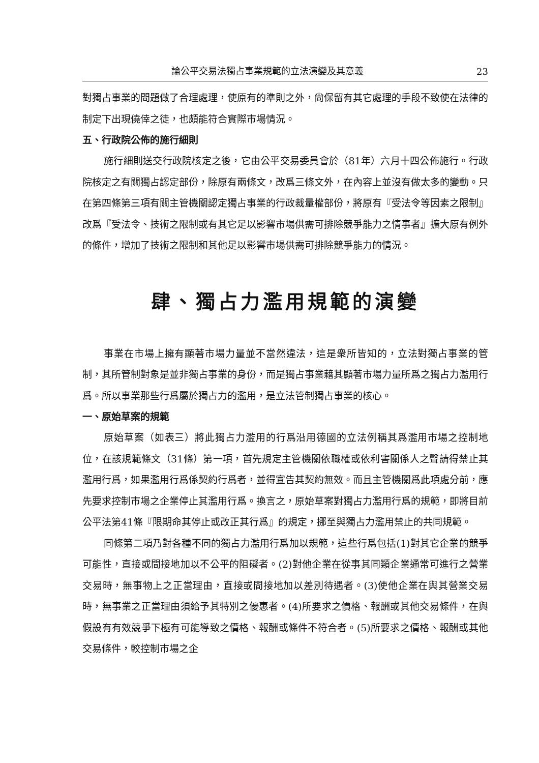論公平交易法獨占事業規範的立法演變及其意義 23
對獨占事業的問題做了合理處理，使原有的準則之外，尙保留有其它處理的手段不致使在法律的制定下出現僥倖之徒，也頗能符合實際市場情況。
五、行政院公佈的施行細則
施行細則送交行政院核定之後，它由公平交易委員會於（81年）六月十四公佈施行。行政院核定之有關獨占認定部份，除原有兩條文，改爲三條文外，在內容上並沒有做太多的變動。只在第四條第三項有關主管機關認定獨占事業的行政裁量權部份，將原有『受法令等因素之限制』改爲『受法令、技術之限制或有其它足以影響市場供需可排除競爭能力之情事者』擴大原有例外的條件，增加了技術之限制和其他足以影響市場供需可排除競爭能力的情況。
肆、獨占力濫用規範的演變
事業在市場上擁有顯著市場力量並不當然違法，這是衆所皆知的，立法對獨占事業的管制，其所管制對象是並非獨占事業的身份，而是獨占事業藉其顯著市場力量所爲之獨占力濫用行爲。所以事業那些行爲屬於獨占力的濫用，是立法管制獨占事業的核心。
一、原始草案的規範
原始草案（如表三）將此獨占力濫用的行爲沿用德國的立法例稱其爲濫用市場之控制地位，在該規範條文（31條）第一項，首先規定主管機關依職權或依利害關係人之聲請得禁止其濫用行爲，如果濫用行爲係契約行爲者，並得宣告其契約無效。而且主管機關爲此項處分前，應先要求控制市場之企業停止其濫用行爲。換言之，原始草案對獨占力濫用行爲的規範，即將目前公平法第41條『限期命其停止或改正其行爲』的規定，挪至與獨占力濫用禁止的共同規範。
同條第二項乃對各種不同的獨占力濫用行爲加以規範，這些行爲包括(1)對其它企業的競爭可能性，直接或間接地加以不公平的阻礙者。(2)對他企業在從事其同類企業通常可進行之營業交易時，無事物上之正當理由，直接或間接地加以差別待遇者。(3)使他企業在與其營業交易時，無事業之正當理由須給予其特別之優惠者。(4)所要求之價格、報酬或其他交易條件，在與假設有有效競爭下極有可能導致之價格、報酬或條件不符合者。(5)所要求之價格、報酬或其他交易條件，較控制市場之企